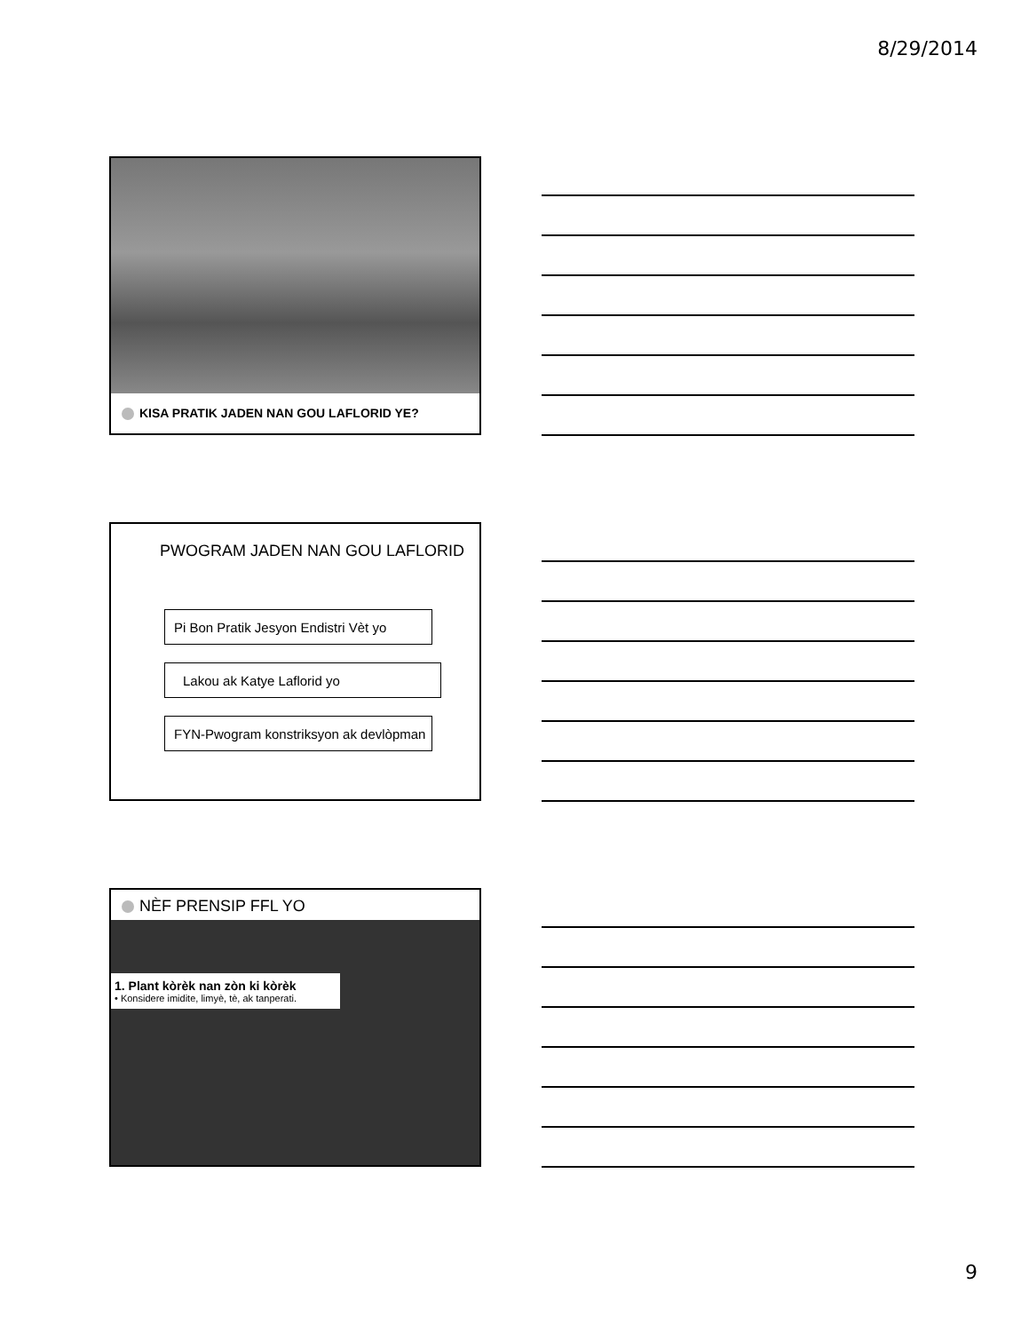8/29/2014
KISA PRATIK JADEN NAN GOU LAFLORID YE?
PWOGRAM JADEN NAN GOU LAFLORID
Pi Bon Pratik Jesyon Endistri Vèt yo
Lakou ak Katye Laflorid yo
FYN-Pwogram konstriksyon ak devlòpman
NÈF PRENSIP FFL YO
1. Plant kòrèk nan zòn ki kòrèk
• Konsidere imidite, limyè, tè, ak tanperati.
9